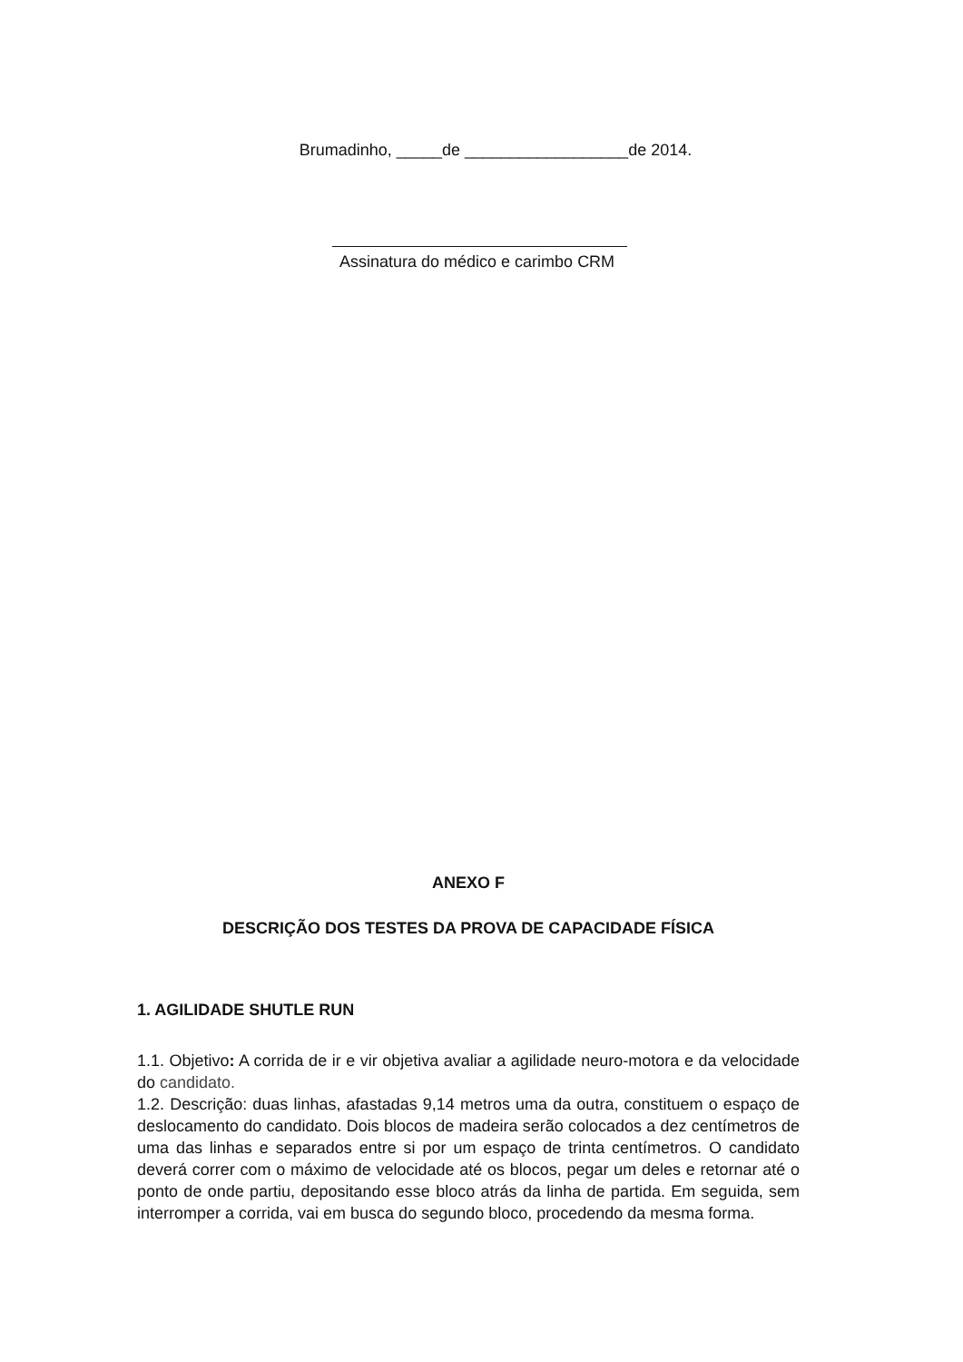Brumadinho, _____de __________________de 2014.
Assinatura do médico e carimbo CRM
ANEXO F
DESCRIÇÃO DOS TESTES DA PROVA DE CAPACIDADE FÍSICA
1. AGILIDADE SHUTLE RUN
1.1. Objetivo: A corrida de ir e vir objetiva avaliar a agilidade neuro-motora e da velocidade do candidato.
1.2. Descrição: duas linhas, afastadas 9,14 metros uma da outra, constituem o espaço de deslocamento do candidato. Dois blocos de madeira serão colocados a dez centímetros de uma das linhas e separados entre si por um espaço de trinta centímetros. O candidato deverá correr com o máximo de velocidade até os blocos, pegar um deles e retornar até o ponto de onde partiu, depositando esse bloco atrás da linha de partida. Em seguida, sem interromper a corrida, vai em busca do segundo bloco, procedendo da mesma forma.